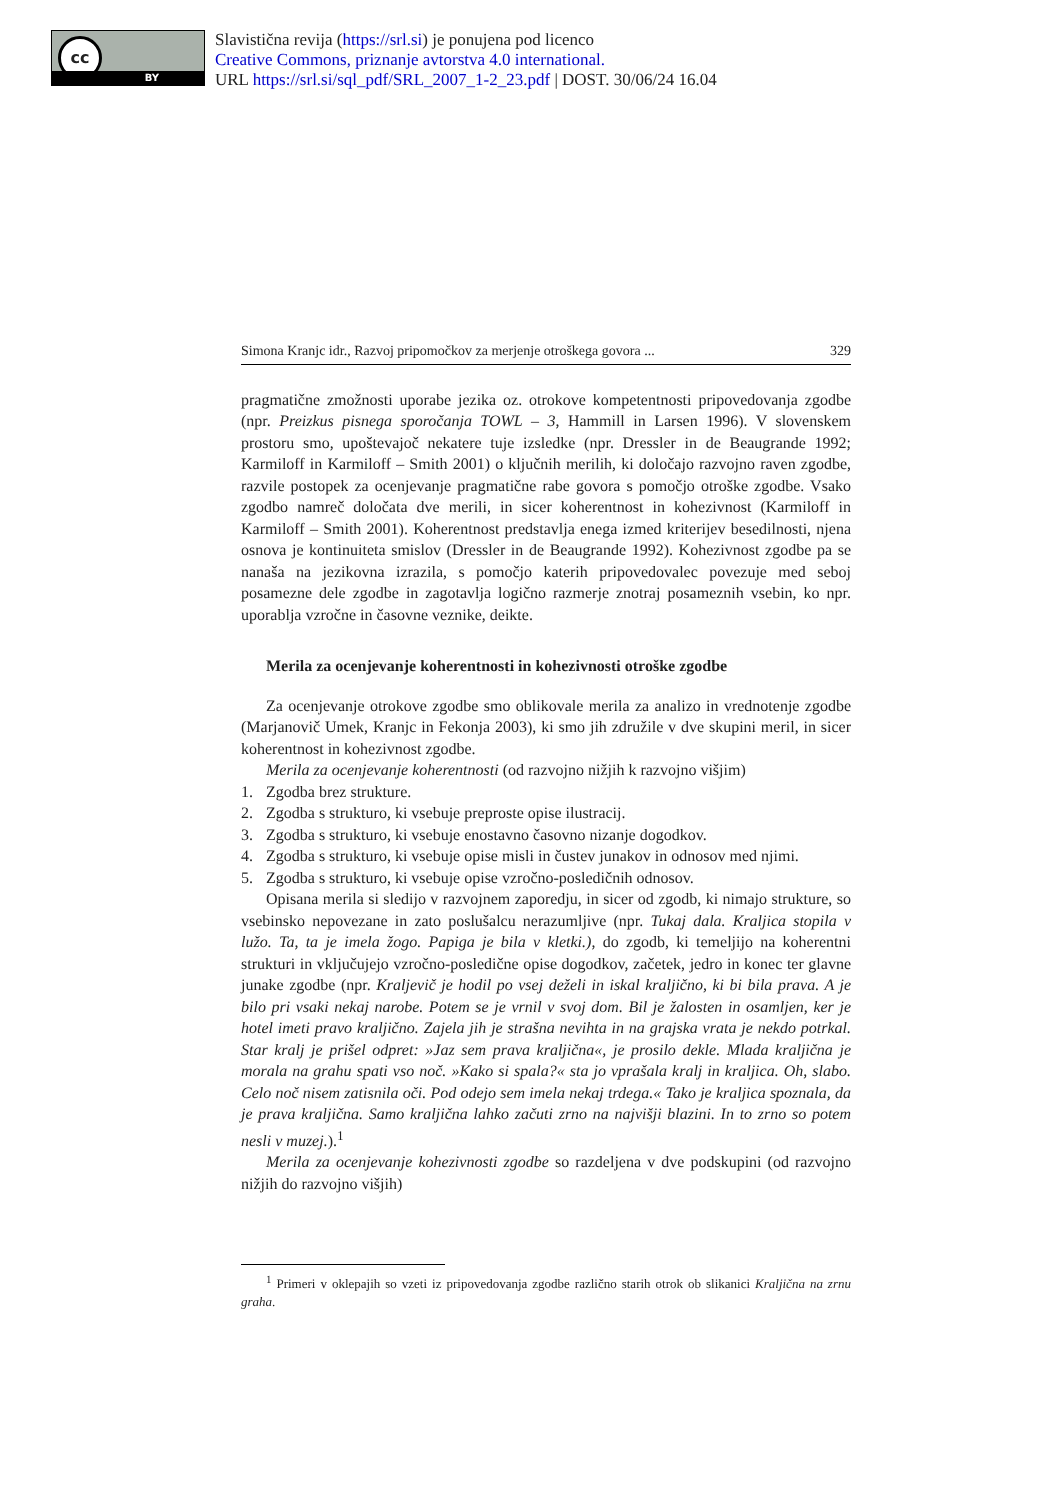cc
BY
Slavistična revija (https://srl.si) je ponujena pod licenco
Creative Commons, priznanje avtorstva 4.0 international.
URL https://srl.si/sql_pdf/SRL_2007_1-2_23.pdf | DOST. 30/06/24 16.04
Simona Kranjc idr., Razvoj pripomočkov za merjenje otroškega govora ... 329
pragmatične zmožnosti uporabe jezika oz. otrokove kompetentnosti pripovedovanja zgodbe (npr. Preizkus pisnega sporočanja TOWL – 3, Hammill in Larsen 1996). V slovenskem prostoru smo, upoštevajoč nekatere tuje izsledke (npr. Dressler in de Beaugrande 1992; Karmiloff in Karmiloff – Smith 2001) o ključnih merilih, ki določajo razvojno raven zgodbe, razvile postopek za ocenjevanje pragmatične rabe govora s pomočjo otroške zgodbe. Vsako zgodbo namreč določata dve merili, in sicer koherentnost in kohezivnost (Karmiloff in Karmiloff – Smith 2001). Koherentnost predstavlja enega izmed kriterijev besedilnosti, njena osnova je kontinuiteta smislov (Dressler in de Beaugrande 1992). Kohezivnost zgodbe pa se nanaša na jezikovna izrazila, s pomočjo katerih pripovedovalec povezuje med seboj posamezne dele zgodbe in zagotavlja logično razmerje znotraj posameznih vsebin, ko npr. uporablja vzročne in časovne veznike, deikte.
Merila za ocenjevanje koherentnosti in kohezivnosti otroške zgodbe
Za ocenjevanje otrokove zgodbe smo oblikovale merila za analizo in vrednotenje zgodbe (Marjanovič Umek, Kranjc in Fekonja 2003), ki smo jih združile v dve skupini meril, in sicer koherentnost in kohezivnost zgodbe.
Merila za ocenjevanje koherentnosti (od razvojno nižjih k razvojno višjim)
1. Zgodba brez strukture.
2. Zgodba s strukturo, ki vsebuje preproste opise ilustracij.
3. Zgodba s strukturo, ki vsebuje enostavno časovno nizanje dogodkov.
4. Zgodba s strukturo, ki vsebuje opise misli in čustev junakov in odnosov med njimi.
5. Zgodba s strukturo, ki vsebuje opise vzročno-posledičnih odnosov.
Opisana merila si sledijo v razvojnem zaporedju, in sicer od zgodb, ki nimajo strukture, so vsebinsko nepovezane in zato poslušalcu nerazumljive (npr. Tukaj dala. Kraljica stopila v lužo. Ta, ta je imela žogo. Papiga je bila v kletki.), do zgodb, ki temeljijo na koherentni strukturi in vključujejo vzročno-posledične opise dogodkov, začetek, jedro in konec ter glavne junake zgodbe (npr. Kraljevič je hodil po vsej deželi in iskal kraljično, ki bi bila prava. A je bilo pri vsaki nekaj narobe. Potem se je vrnil v svoj dom. Bil je žalosten in osamljen, ker je hotel imeti pravo kraljično. Zajela jih je strašna nevihta in na grajska vrata je nekdo potrkal. Star kralj je prišel odpret: »Jaz sem prava kraljična«, je prosilo dekle. Mlada kraljična je morala na grahu spati vso noč. »Kako si spala?« sta jo vprašala kralj in kraljica. Oh, slabo. Celo noč nisem zatisnila oči. Pod odejo sem imela nekaj trdega.« Tako je kraljica spoznala, da je prava kraljična. Samo kraljična lahko začuti zrno na najvišji blazini. In to zrno so potem nesli v muzej.).<sup>1</sup>
Merila za ocenjevanje kohezivnosti zgodbe so razdeljena v dve podskupini (od razvojno nižjih do razvojno višjih)
<sup>1</sup> Primeri v oklepajih so vzeti iz pripovedovanja zgodbe različno starih otrok ob slikanici Kraljična na zrnu graha.